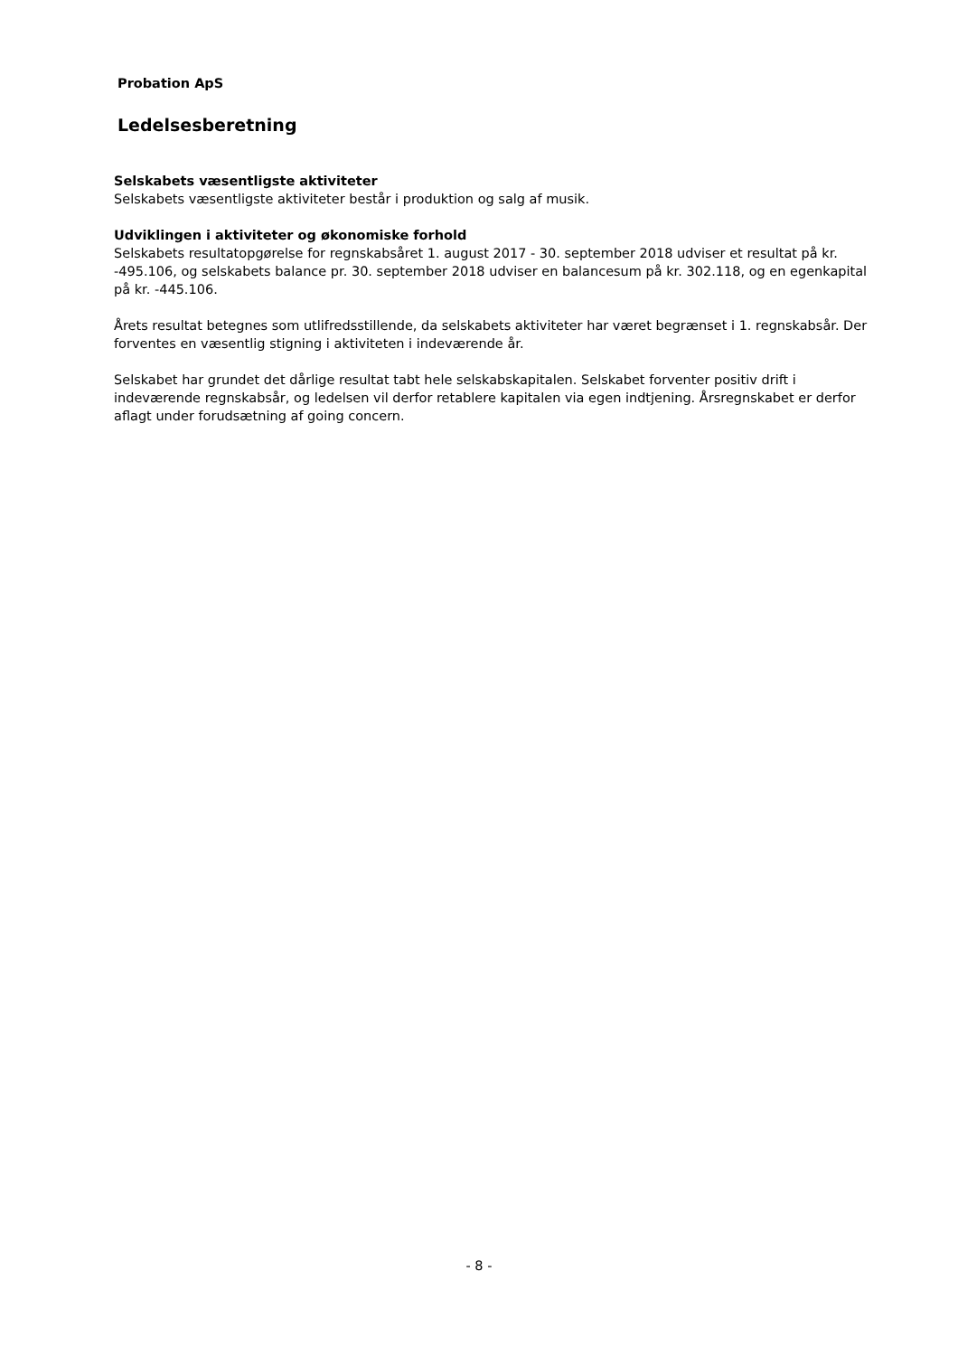Probation ApS
Ledelsesberetning
Selskabets væsentligste aktiviteter
Selskabets væsentligste aktiviteter består i produktion og salg af musik.
Udviklingen i aktiviteter og økonomiske forhold
Selskabets resultatopgørelse for regnskabsåret 1. august 2017 - 30. september 2018 udviser et resultat på kr. -495.106, og selskabets balance pr. 30. september 2018 udviser en balancesum på kr. 302.118, og en egenkapital på kr. -445.106.
Årets resultat betegnes som utlifredsstillende, da selskabets aktiviteter har været begrænset i 1. regnskabsår. Der forventes en væsentlig stigning i aktiviteten i indeværende år.
Selskabet har grundet det dårlige resultat tabt hele selskabskapitalen. Selskabet forventer positiv drift i indeværende regnskabsår, og ledelsen vil derfor retablere kapitalen via egen indtjening. Årsregnskabet er derfor aflagt under forudsætning af going concern.
- 8 -